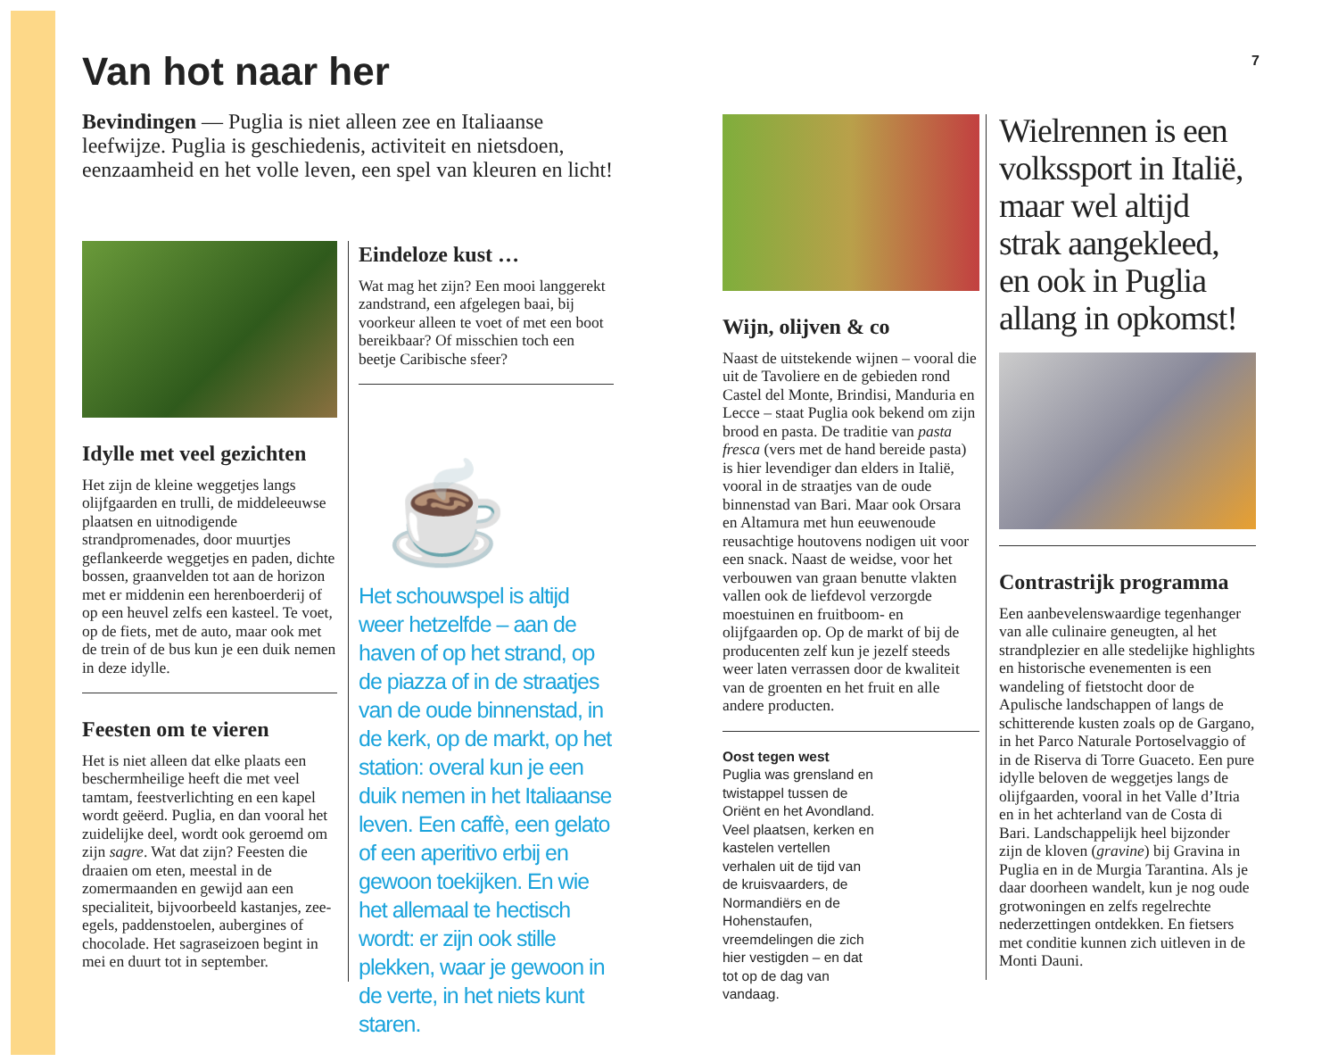Van hot naar her
7
Bevindingen — Puglia is niet alleen zee en Italiaanse leefwijze. Puglia is geschiedenis, activiteit en nietsdoen, eenzaamheid en het volle leven, een spel van kleuren en licht!
Idylle met veel gezichten
Het zijn de kleine weggetjes langs olijfgaarden en trulli, de middeleeuwse plaatsen en uitnodigende strandpromenades, door muurtjes geflankeerde weggetjes en paden, dichte bossen, graanvelden tot aan de horizon met er middenin een herenboerderij of op een heuvel zelfs een kasteel. Te voet, op de fiets, met de auto, maar ook met de trein of de bus kun je een duik nemen in deze idylle.
Feesten om te vieren
Het is niet alleen dat elke plaats een beschermheilige heeft die met veel tamtam, feestverlichting en een kapel wordt geëerd. Puglia, en dan vooral het zuidelijke deel, wordt ook geroemd om zijn sagre. Wat dat zijn? Feesten die draaien om eten, meestal in de zomermaanden en gewijd aan een specialiteit, bijvoorbeeld kastanjes, zee-egels, paddenstoelen, aubergines of chocolade. Het sagraseizoen begint in mei en duurt tot in september.
Eindeloze kust …
Wat mag het zijn? Een mooi langgerekt zandstrand, een afgelegen baai, bij voorkeur alleen te voet of met een boot bereikbaar? Of misschien toch een beetje Caribische sfeer?
☕
Het schouwspel is altijd weer hetzelfde – aan de haven of op het strand, op de piazza of in de straatjes van de oude binnenstad, in de kerk, op de markt, op het station: overal kun je een duik nemen in het Italiaanse leven. Een caffè, een gelato of een aperitivo erbij en gewoon toekijken. En wie het allemaal te hectisch wordt: er zijn ook stille plekken, waar je gewoon in de verte, in het niets kunt staren.
Wijn, olijven & co
Naast de uitstekende wijnen – vooral die uit de Tavoliere en de gebieden rond Castel del Monte, Brindisi, Manduria en Lecce – staat Puglia ook bekend om zijn brood en pasta. De traditie van pasta fresca (vers met de hand bereide pasta) is hier levendiger dan elders in Italië, vooral in de straatjes van de oude binnenstad van Bari. Maar ook Orsara en Altamura met hun eeuwenoude reusachtige houtovens nodigen uit voor een snack. Naast de weidse, voor het verbouwen van graan benutte vlakten vallen ook de liefdevol verzorgde moestuinen en fruitboom- en olijfgaarden op. Op de markt of bij de producenten zelf kun je jezelf steeds weer laten verrassen door de kwaliteit van de groenten en het fruit en alle andere producten.
Oost tegen west
Puglia was grensland en twistappel tussen de Oriënt en het Avondland. Veel plaatsen, kerken en kastelen vertellen verhalen uit de tijd van de kruisvaarders, de Normandiërs en de Hohenstaufen, vreemdelingen die zich hier vestigden – en dat tot op de dag van vandaag.
Wielrennen is een volkssport in Italië, maar wel altijd strak aangekleed, en ook in Puglia allang in opkomst!
Contrastrijk programma
Een aanbevelenswaardige tegenhanger van alle culinaire geneugten, al het strandplezier en alle stedelijke highlights en historische evenementen is een wandeling of fietstocht door de Apulische landschappen of langs de schitterende kusten zoals op de Gargano, in het Parco Naturale Portoselvaggio of in de Riserva di Torre Guaceto. Een pure idylle beloven de weggetjes langs de olijfgaarden, vooral in het Valle d’Itria en in het achterland van de Costa di Bari. Landschappelijk heel bijzonder zijn de kloven (gravine) bij Gravina in Puglia en in de Murgia Tarantina. Als je daar doorheen wandelt, kun je nog oude grotwoningen en zelfs regelrechte nederzettingen ontdekken. En fietsers met conditie kunnen zich uitleven in de Monti Dauni.